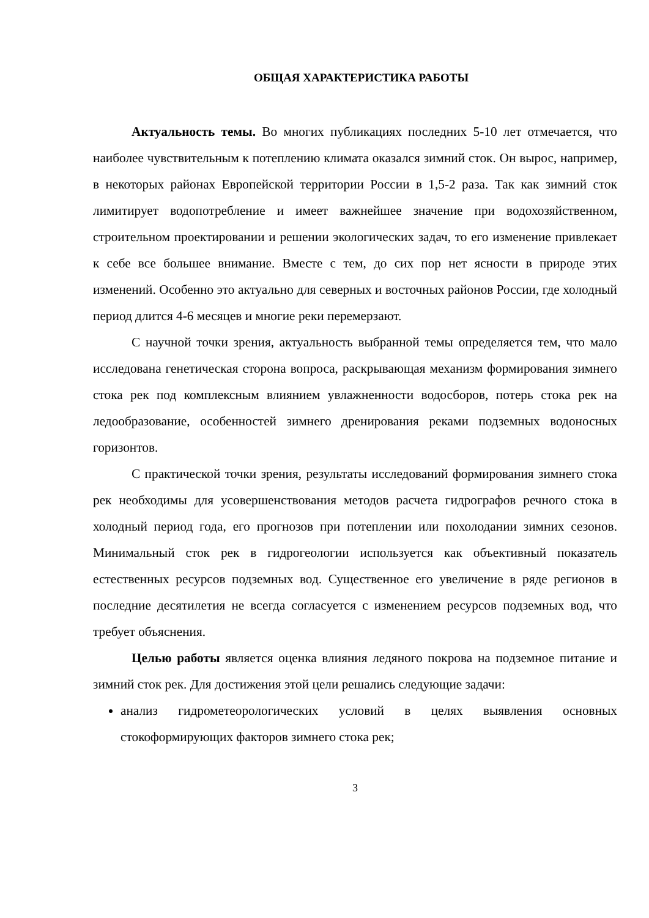ОБЩАЯ ХАРАКТЕРИСТИКА РАБОТЫ
Актуальность темы. Во многих публикациях последних 5-10 лет отмечается, что наиболее чувствительным к потеплению климата оказался зимний сток. Он вырос, например, в некоторых районах Европейской территории России в 1,5-2 раза. Так как зимний сток лимитирует водопотребление и имеет важнейшее значение при водохозяйственном, строительном проектировании и решении экологических задач, то его изменение привлекает к себе все большее внимание. Вместе с тем, до сих пор нет ясности в природе этих изменений. Особенно это актуально для северных и восточных районов России, где холодный период длится 4-6 месяцев и многие реки перемерзают.
С научной точки зрения, актуальность выбранной темы определяется тем, что мало исследована генетическая сторона вопроса, раскрывающая механизм формирования зимнего стока рек под комплексным влиянием увлажненности водосборов, потерь стока рек на ледообразование, особенностей зимнего дренирования реками подземных водоносных горизонтов.
С практической точки зрения, результаты исследований формирования зимнего стока рек необходимы для усовершенствования методов расчета гидрографов речного стока в холодный период года, его прогнозов при потеплении или похолодании зимних сезонов. Минимальный сток рек в гидрогеологии используется как объективный показатель естественных ресурсов подземных вод. Существенное его увеличение в ряде регионов в последние десятилетия не всегда согласуется с изменением ресурсов подземных вод, что требует объяснения.
Целью работы является оценка влияния ледяного покрова на подземное питание и зимний сток рек. Для достижения этой цели решались следующие задачи:
анализ гидрометеорологических условий в целях выявления основных стокоформирующих факторов зимнего стока рек;
3